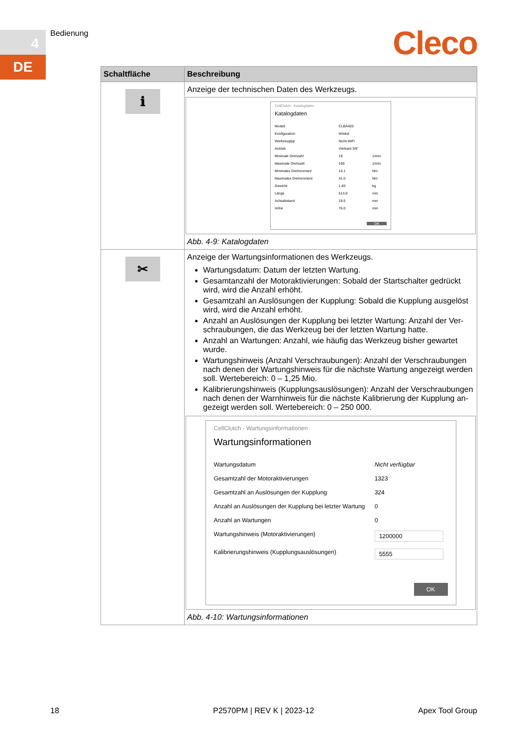4
DE
Bedienung Cleco
| Schaltfläche | Beschreibung |
| --- | --- |
| ℹ | Anzeige der technischen Daten des Werkzeugs. CellClutch - Katalogdaten Katalogdaten / Modell / CLBA403 / / / Konfiguration / Winkel / / / Werkzeugtyp / Nicht-WiFi / / / Antrieb / Vierkant 3/8" / / / Minimale Drehzahl / 19 / 1/min / / Maximale Drehzahl / 190 / 1/min / / Minimales Drehmoment / 15.1 / Nm / / Maximales Drehmoment / 41.0 / Nm / / Gewicht / 1.83 / kg / / Länge / 513.0 / mm / / Achsabstand / 18.5 / mm / / Höhe / 76.0 / mm / OK Abb. 4-9: Katalogdaten |
| ✂ | Anzeige der Wartungsinformationen des Werkzeugs. Wartungsdatum: Datum der letzten Wartung. Gesamtanzahl der Motoraktivierungen: Sobald der Startschalter gedrückt wird, wird die Anzahl erhöht. Gesamtzahl an Auslösungen der Kupplung: Sobald die Kupplung ausgelöst wird, wird die Anzahl erhöht. Anzahl an Auslösungen der Kupplung bei letzter Wartung: Anzahl der Ver-schraubungen, die das Werkzeug bei der letzten Wartung hatte. Anzahl an Wartungen: Anzahl, wie häufig das Werkzeug bisher gewartet wurde. Wartungshinweis (Anzahl Verschraubungen): Anzahl der Verschraubungen nach denen der Wartungshinweis für die nächste Wartung angezeigt werden soll. Wertebereich: 0 – 1,25 Mio. Kalibrierungshinweis (Kupplungsauslösungen): Anzahl der Verschraubungen nach denen der Warnhinweis für die nächste Kalibrierung der Kupplung an-gezeigt werden soll. Wertebereich: 0 – 250 000. CellClutch - Wartungsinformationen Wartungsinformationen / Wartungsdatum / Nicht verfügbar / / Gesamtzahl der Motoraktivierungen / 1323 / / Gesamtzahl an Auslösungen der Kupplung / 324 / / Anzahl an Auslösungen der Kupplung bei letzter Wartung / 0 / / Anzahl an Wartungen / 0 / / Wartungshinweis (Motoraktivierungen) / 1200000 / / Kalibrierungshinweis (Kupplungsauslösungen) / 5555 / OK Abb. 4-10: Wartungsinformationen |
18 P2570PM | REV K | 2023-12 Apex Tool Group